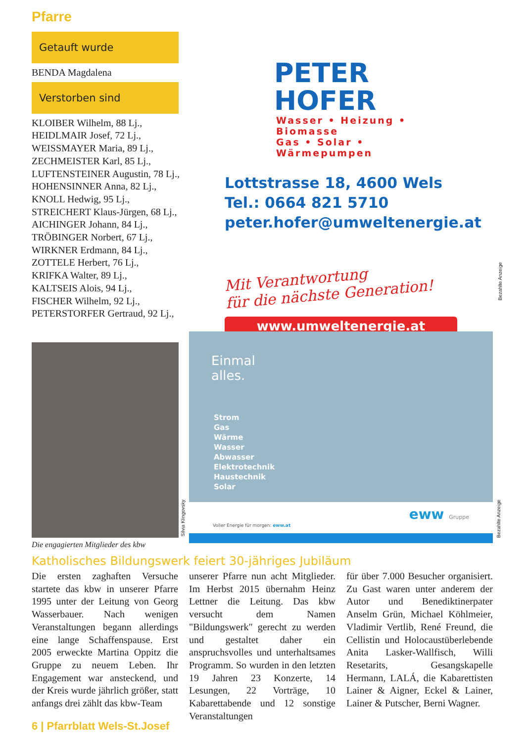Pfarre
Getauft wurde
BENDA Magdalena
Verstorben sind
KLOIBER Wilhelm, 88 Lj.,
HEIDLMAIR Josef, 72 Lj.,
WEISSMAYER Maria, 89 Lj.,
ZECHMEISTER Karl, 85 Lj.,
LUFTENSTEINER Augustin, 78 Lj.,
HOHENSINNER Anna, 82 Lj.,
KNOLL Hedwig, 95 Lj.,
STREICHERT Klaus-Jürgen, 68 Lj.,
AICHINGER Johann, 84 Lj.,
TRÖBINGER Norbert, 67 Lj.,
WIRKNER Erdmann, 84 Lj.,
ZOTTELE Herbert, 76 Lj.,
KRIFKA Walter, 89 Lj.,
KALTSEIS Alois, 94 Lj.,
FISCHER Wilhelm, 92 Lj.,
PETERSTORFER Gertraud, 92 Lj.,
PETER HOFER
Wasser • Heizung • Biomasse
Gas • Solar • Wärmepumpen
Lottstrasse 18, 4600 Wels
Tel.: 0664 821 5710
peter.hofer@umweltenergie.at
Mit Verantwortung
für die nächste Generation!
www.umweltenergie.at
Bezahlte Anzeige
Silvia Klingovsky
Die engagierten Mitglieder des kbw
Einmal
alles.
Strom
Gas
Wärme
Wasser
Abwasser
Elektrotechnik
Haustechnik
Solar
Voller Energie für morgen: eww.at
eww Gruppe
Bezahlte Anzeige
Katholisches Bildungswerk feiert 30-jähriges Jubiläum
Die ersten zaghaften Versuche startete das kbw in unserer Pfarre 1995 unter der Leitung von Georg Wasserbauer. Nach wenigen Veranstaltungen begann allerdings eine lange Schaffenspause. Erst 2005 erweckte Martina Oppitz die Gruppe zu neuem Leben. Ihr Engagement war ansteckend, und der Kreis wurde jährlich größer, statt anfangs drei zählt das kbw-Team
unserer Pfarre nun acht Mitglieder. Im Herbst 2015 übernahm Heinz Lettner die Leitung. Das kbw versucht dem Namen "Bildungswerk" gerecht zu werden und gestaltet daher ein anspruchsvolles und unterhaltsames Programm. So wurden in den letzten 19 Jahren 23 Konzerte, 14 Lesungen, 22 Vorträge, 10 Kabarettabende und 12 sonstige Veranstaltungen
für über 7.000 Besucher organisiert. Zu Gast waren unter anderem der Autor und Benediktinerpater Anselm Grün, Michael Köhlmeier, Vladimir Vertlib, René Freund, die Cellistin und Holocaustüberlebende Anita Lasker-Wallfisch, Willi Resetarits, Gesangskapelle Hermann, LALÁ, die Kabarettisten Lainer & Aigner, Eckel & Lainer, Lainer & Putscher, Berni Wagner.
6 | Pfarrblatt Wels-St.Josef